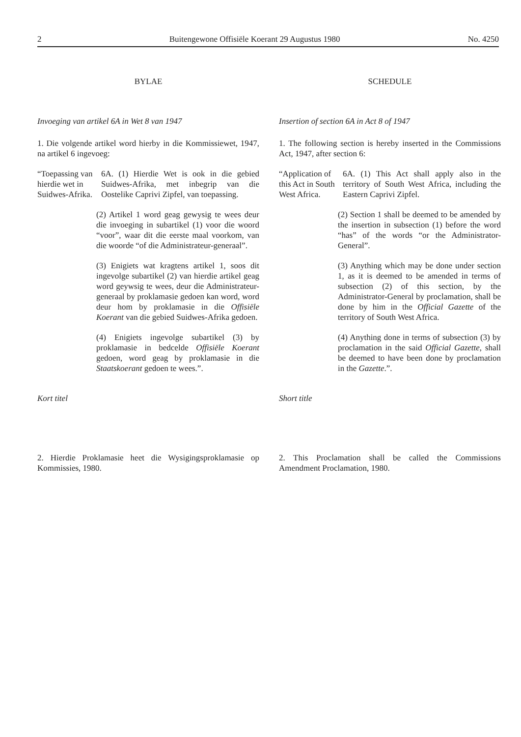2 Buitengewone Offisiële Koerant 29 Augustus 1980 No. 4250
BYLAE
Invoeging van artikel 6A in Wet 8 van 1947
1. Die volgende artikel word hierby in die Kommissiewet, 1947, na artikel 6 ingevoeg:
“Toepassing van hierdie wet in Suidwes-Afrika.
6A. (1) Hierdie Wet is ook in die gebied Suidwes-Afrika, met inbegrip van die Oostelike Caprivi Zipfel, van toepassing.
(2) Artikel 1 word geag gewysig te wees deur die invoeging in subartikel (1) voor die woord “voor”, waar dit die eerste maal voorkom, van die woorde “of die Administrateur-generaal”.
(3) Enigiets wat kragtens artikel 1, soos dit ingevolge subartikel (2) van hierdie artikel geag word geywsig te wees, deur die Administrateur-generaal by proklamasie gedoen kan word, word deur hom by proklamasie in die Offisiële Koerant van die gebied Suidwes-Afrika gedoen.
(4) Enigiets ingevolge subartikel (3) by proklamasie in bedcelde Offisiële Koerant gedoen, word geag by proklamasie in die Staatskoerant gedoen te wees.”.
Kort titel
2. Hierdie Proklamasie heet die Wysigingsproklamasie op Kommissies, 1980.
SCHEDULE
Insertion of section 6A in Act 8 of 1947
1. The following section is hereby inserted in the Commissions Act, 1947, after section 6:
“Application of this Act in South West Africa.
6A. (1) This Act shall apply also in the territory of South West Africa, including the Eastern Caprivi Zipfel.
(2) Section 1 shall be deemed to be amended by the insertion in subsection (1) before the word “has” of the words “or the Administrator-General”.
(3) Anything which may be done under section 1, as it is deemed to be amended in terms of subsection (2) of this section, by the Administrator-General by proclamation, shall be done by him in the Official Gazette of the territory of South West Africa.
(4) Anything done in terms of subsection (3) by proclamation in the said Official Gazette, shall be deemed to have been done by proclamation in the Gazette.”.
Short title
2. This Proclamation shall be called the Commissions Amendment Proclamation, 1980.